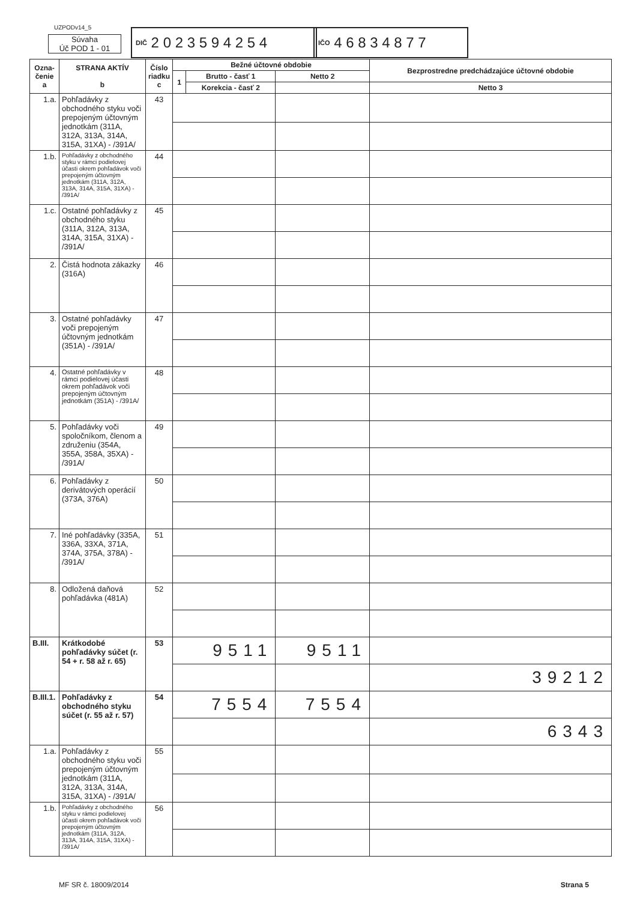UZPODv14_5
Súvaha
Úč POD 1 - 01
DIČ 2 0 2 3 5 9 4 2 5 4
IČO 4 6 8 3 4 8 7 7
| Ozna- čenie a | STRANA AKTÍV b | Číslo riadku c | Bežné účtovné obdobie | | | Bezprostredne predchádzajúce účtovné obdobie | |
| --- | --- | --- | --- | --- | --- | --- | --- |
| | | | 1 | Brutto - časť 1 | Netto 2 | | |
| | | | | Korekcia - časť 2 | | Netto 3 | |
| 1.a. | Pohľadávky z obchodného styku voči prepojeným účtovným jednotkám (311A, 312A, 313A, 314A, 315A, 31XA) - /391A/ | 43 | | | | | |
| 1.b. | Pohľadávky z obchodného styku v rámci podielovej účasti okrem pohľadávok voči prepojeným účtovným jednotkám (311A, 312A, 313A, 314A, 315A, 31XA) - /391A/ | 44 | | | | | |
| 1.c. | Ostatné pohľadávky z obchodného styku (311A, 312A, 313A, 314A, 315A, 31XA) - /391A/ | 45 | | | | | |
| 2. | Čistá hodnota zákazky (316A) | 46 | | | | | |
| 3. | Ostatné pohľadávky voči prepojeným účtovným jednotkám (351A) - /391A/ | 47 | | | | | |
| 4. | Ostatné pohľadávky v rámci podielovej účasti okrem pohľadávok voči prepojeným účtovným jednotkám (351A) - /391A/ | 48 | | | | | |
| 5. | Pohľadávky voči spoločníkom, členom a združeniu (354A, 355A, 358A, 35XA) - /391A/ | 49 | | | | | |
| 6. | Pohľadávky z derivátových operácií (373A, 376A) | 50 | | | | | |
| 7. | Iné pohľadávky (335A, 336A, 33XA, 371A, 374A, 375A, 378A) - /391A/ | 51 | | | | | |
| 8. | Odložená daňová pohľadávka (481A) | 52 | | | | | |
| B.III. | Krátkodobé pohľadávky súčet (r. 54 + r. 58 až r. 65) | 53 | 9511 | | 9511 | | |
| | | | | | | 39212 | |
| B.III.1. | Pohľadávky z obchodného styku súčet (r. 55 až r. 57) | 54 | 7554 | | 7554 | | |
| | | | | | | 6343 | |
| 1.a. | Pohľadávky z obchodného styku voči prepojeným účtovným jednotkám (311A, 312A, 313A, 314A, 315A, 31XA) - /391A/ | 55 | | | | | |
| 1.b. | Pohľadávky z obchodného styku v rámci podielovej účasti okrem pohľadávok voči prepojeným účtovným jednotkám (311A, 312A, 313A, 314A, 315A, 31XA) - /391A/ | 56 | | | | | |
MF SR č. 18009/2014 Strana 5